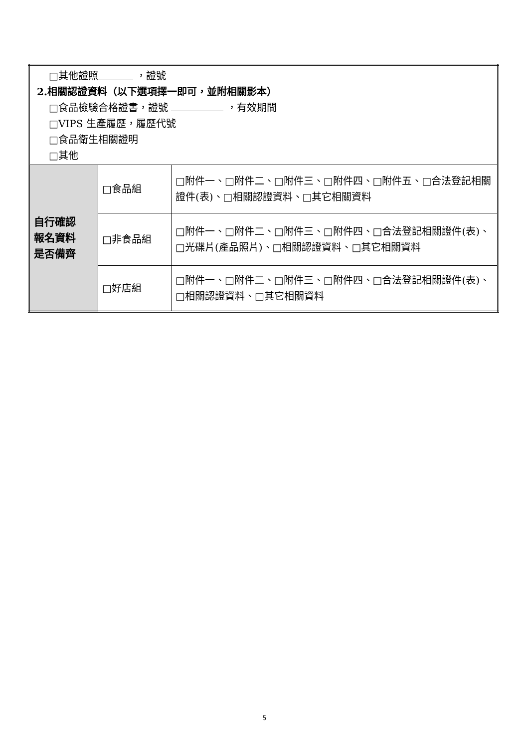| □其他證照 ，證號 2.相關認證資料（以下選項擇一即可，並附相關影本） □食品檢驗合格證書，證號 ，有效期間 □VIPS 生產履歷，履歷代號 □食品衛生相關證明 □其他 | | |
| 自行確認 報名資料 是否備齊 | □食品組 | □附件一、□附件二、□附件三、□附件四、□附件五、□合法登記相關證件(表)、□相關認證資料、□其它相關資料 |
| | □非食品組 | □附件一、□附件二、□附件三、□附件四、□合法登記相關證件(表)、□光碟片(產品照片)、□相關認證資料、□其它相關資料 |
| | □好店組 | □附件一、□附件二、□附件三、□附件四、□合法登記相關證件(表)、□相關認證資料、□其它相關資料 |
5